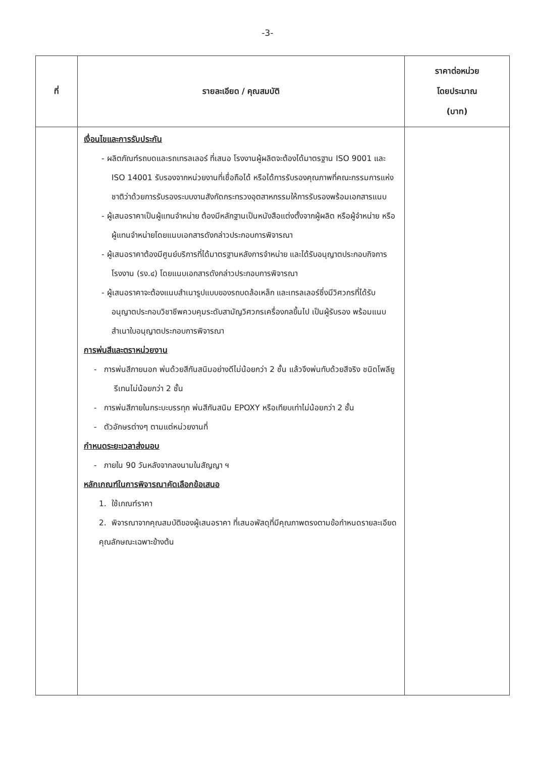-3-
| ที่ | รายละเอียด / คุณสมบัติ | ราคาต่อหน่วย โดยประมาณ (บาท) |
| --- | --- | --- |
| | เงื่อนไขและการรับประกัน - ผลิตภัณฑ์รถบดและรถเทรลเลอร์ ที่เสนอ โรงงานผู้ผลิตจะต้องได้มาตรฐาน ISO 9001 และ ISO 14001 รับรองจากหน่วยงานที่เชื่อถือได้ หรือได้การรับรองคุณภาพที่คณะกรรมการแห่งชาติว่าด้วยการรับรองระบบงานสังกัดกระทรวงอุตสาหกรรมให้การรับรองพร้อมเอกสารแนบ - ผู้เสนอราคาเป็นผู้แทนจำหน่าย ต้องมีหลักฐานเป็นหนังสือแต่งตั้งจากผู้ผลิต หรือผู้จำหน่าย หรือผู้แทนจำหน่ายโดยแนบเอกสารดังกล่าวประกอบการพิจารณา - ผู้เสนอราคาต้องมีศูนย์บริการที่ได้มาตรฐานหลังการจำหน่าย และได้รับอนุญาตประกอบกิจการโรงงาน (รง.๔) โดยแนบเอกสารดังกล่าวประกอบการพิจารณา - ผู้เสนอราคาจะต้องแนบสำเนารูปแบบของรถบดล้อเหล็ก และเทรลเลอร์ซึ่งมีวิศวกรที่ได้รับอนุญาตประกอบวิชาชีพควบคุมระดับสามัญวิศวกรเครื่องกลขึ้นไป เป็นผู้รับรอง พร้อมแนบสำเนาใบอนุญาตประกอบการพิจารณา การพ่นสีและตราหน่วยงาน - การพ่นสีภายนอก พ่นด้วยสีกันสนิมอย่างดีไม่น้อยกว่า 2 ชั้น แล้วจึงพ่นทับด้วยสีจริง ชนิดโพลียูรีเทนไม่น้อยกว่า 2 ชั้น - การพ่นสีภายในกระบะบรรทุก พ่นสีกันสนิม EPOXY หรือเทียบเท่าไม่น้อยกว่า 2 ชั้น - ตัวอักษรต่างๆ ตามแต่หน่วยงานที่ กำหนดระยะเวลาส่งมอบ - ภายใน 90 วันหลังจากลงนามในสัญญา ฯ หลักเกณฑ์ในการพิจารณาคัดเลือกข้อเสนอ 1. ใช้เกณฑ์ราคา 2. พิจารณาจากคุณสมบัติของผู้เสนอราคา ที่เสนอพัสดุที่มีคุณภาพตรงตามข้อกำหนดรายละเอียดคุณลักษณะเฉพาะข้างต้น | |